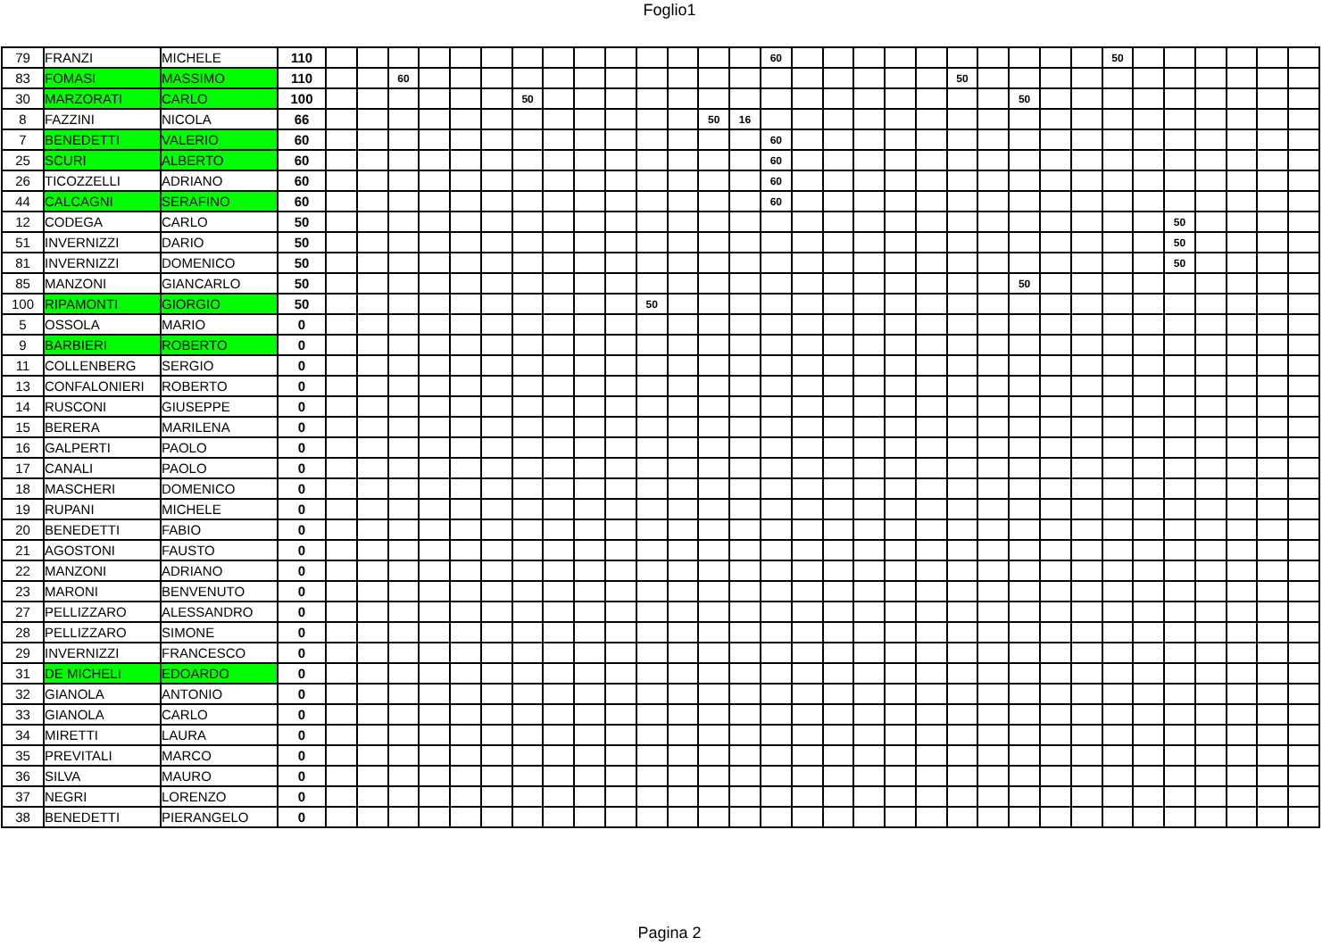Foglio1
| 79 | FRANZI | MICHELE | 110 | | | | | | | | | | | | | | | 60 | | | | | | | | | | | 50 | | | | | | |
| 83 | FOMASI | MASSIMO | 110 | | | 60 | | | | | | | | | | | | | | | | | | 50 | | | | | | | | | | | |
| 30 | MARZORATI | CARLO | 100 | | | | | | | 50 | | | | | | | | | | | | | | | | 50 | | | | | | | | | |
| 8 | FAZZINI | NICOLA | 66 | | | | | | | | | | | | | 50 | 16 | | | | | | | | | | | | | | | | | | |
| 7 | BENEDETTI | VALERIO | 60 | | | | | | | | | | | | | | | 60 | | | | | | | | | | | | | | | | | |
| 25 | SCURI | ALBERTO | 60 | | | | | | | | | | | | | | | 60 | | | | | | | | | | | | | | | | | |
| 26 | TICOZZELLI | ADRIANO | 60 | | | | | | | | | | | | | | | 60 | | | | | | | | | | | | | | | | | |
| 44 | CALCAGNI | SERAFINO | 60 | | | | | | | | | | | | | | | 60 | | | | | | | | | | | | | | | | | |
| 12 | CODEGA | CARLO | 50 | | | | | | | | | | | | | | | | | | | | | | | | | | | | 50 | | | | |
| 51 | INVERNIZZI | DARIO | 50 | | | | | | | | | | | | | | | | | | | | | | | | | | | | 50 | | | | |
| 81 | INVERNIZZI | DOMENICO | 50 | | | | | | | | | | | | | | | | | | | | | | | | | | | | 50 | | | | |
| 85 | MANZONI | GIANCARLO | 50 | | | | | | | | | | | | | | | | | | | | | | | 50 | | | | | | | | | |
| 100 | RIPAMONTI | GIORGIO | 50 | | | | | | | | | | | 50 | | | | | | | | | | | | | | | | | | | | | |
| 5 | OSSOLA | MARIO | 0 | | | | | | | | | | | | | | | | | | | | | | | | | | | | | | | | |
| 9 | BARBIERI | ROBERTO | 0 | | | | | | | | | | | | | | | | | | | | | | | | | | | | | | | | |
| 11 | COLLENBERG | SERGIO | 0 | | | | | | | | | | | | | | | | | | | | | | | | | | | | | | | | |
| 13 | CONFALONIERI | ROBERTO | 0 | | | | | | | | | | | | | | | | | | | | | | | | | | | | | | | | |
| 14 | RUSCONI | GIUSEPPE | 0 | | | | | | | | | | | | | | | | | | | | | | | | | | | | | | | | |
| 15 | BERERA | MARILENA | 0 | | | | | | | | | | | | | | | | | | | | | | | | | | | | | | | | |
| 16 | GALPERTI | PAOLO | 0 | | | | | | | | | | | | | | | | | | | | | | | | | | | | | | | | |
| 17 | CANALI | PAOLO | 0 | | | | | | | | | | | | | | | | | | | | | | | | | | | | | | | | |
| 18 | MASCHERI | DOMENICO | 0 | | | | | | | | | | | | | | | | | | | | | | | | | | | | | | | | |
| 19 | RUPANI | MICHELE | 0 | | | | | | | | | | | | | | | | | | | | | | | | | | | | | | | | |
| 20 | BENEDETTI | FABIO | 0 | | | | | | | | | | | | | | | | | | | | | | | | | | | | | | | | |
| 21 | AGOSTONI | FAUSTO | 0 | | | | | | | | | | | | | | | | | | | | | | | | | | | | | | | | |
| 22 | MANZONI | ADRIANO | 0 | | | | | | | | | | | | | | | | | | | | | | | | | | | | | | | | |
| 23 | MARONI | BENVENUTO | 0 | | | | | | | | | | | | | | | | | | | | | | | | | | | | | | | | |
| 27 | PELLIZZARO | ALESSANDRO | 0 | | | | | | | | | | | | | | | | | | | | | | | | | | | | | | | | |
| 28 | PELLIZZARO | SIMONE | 0 | | | | | | | | | | | | | | | | | | | | | | | | | | | | | | | | |
| 29 | INVERNIZZI | FRANCESCO | 0 | | | | | | | | | | | | | | | | | | | | | | | | | | | | | | | | |
| 31 | DE MICHELI | EDOARDO | 0 | | | | | | | | | | | | | | | | | | | | | | | | | | | | | | | | |
| 32 | GIANOLA | ANTONIO | 0 | | | | | | | | | | | | | | | | | | | | | | | | | | | | | | | | |
| 33 | GIANOLA | CARLO | 0 | | | | | | | | | | | | | | | | | | | | | | | | | | | | | | | | |
| 34 | MIRETTI | LAURA | 0 | | | | | | | | | | | | | | | | | | | | | | | | | | | | | | | | |
| 35 | PREVITALI | MARCO | 0 | | | | | | | | | | | | | | | | | | | | | | | | | | | | | | | | |
| 36 | SILVA | MAURO | 0 | | | | | | | | | | | | | | | | | | | | | | | | | | | | | | | | |
| 37 | NEGRI | LORENZO | 0 | | | | | | | | | | | | | | | | | | | | | | | | | | | | | | | | |
| 38 | BENEDETTI | PIERANGELO | 0 | | | | | | | | | | | | | | | | | | | | | | | | | | | | | | | | |
Pagina 2